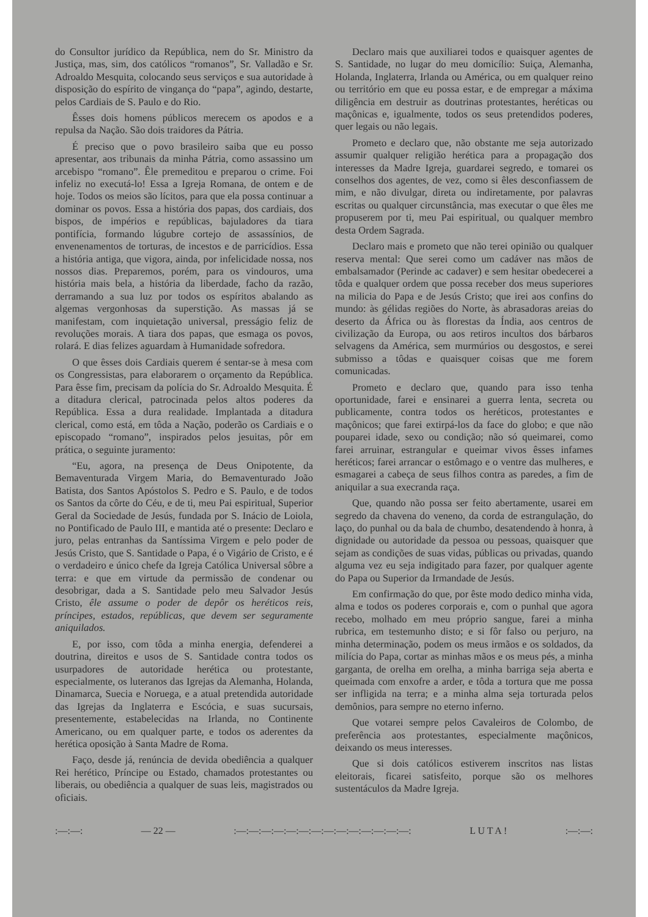do Consultor jurídico da República, nem do Sr. Ministro da Justiça, mas, sim, dos católicos “romanos”, Sr. Valladão e Sr. Adroaldo Mesquita, colocando seus serviços e sua autoridade à disposição do espírito de vingança do “papa”, agindo, destarte, pelos Cardiais de S. Paulo e do Rio.
Êsses dois homens públicos merecem os apodos e a repulsa da Nação. São dois traidores da Pátria.
É preciso que o povo brasileiro saiba que eu posso apresentar, aos tribunais da minha Pátria, como assassino um arcebispo “romano”. Êle premeditou e preparou o crime. Foi infeliz no executá-lo! Essa a Igreja Romana, de ontem e de hoje. Todos os meios são lícitos, para que ela possa continuar a dominar os povos. Essa a história dos papas, dos cardiais, dos bispos, de impérios e repúblicas, bajuladores da tiara pontifícia, formando lúgubre cortejo de assassínios, de envenenamentos de torturas, de incestos e de parricídios. Essa a história antiga, que vigora, ainda, por infelicidade nossa, nos nossos dias. Preparemos, porém, para os vindouros, uma história mais bela, a história da liberdade, facho da razão, derramando a sua luz por todos os espíritos abalando as algemas vergonhosas da superstição. As massas já se manifestam, com inquietação universal, presságio feliz de revoluções morais. A tiara dos papas, que esmaga os povos, rolará. E dias felizes aguardam à Humanidade sofredora.
O que êsses dois Cardiais querem é sentar-se à mesa com os Congressistas, para elaborarem o orçamento da República. Para êsse fim, precisam da polícia do Sr. Adroaldo Mesquita. É a ditadura clerical, patrocinada pelos altos poderes da República. Essa a dura realidade. Implantada a ditadura clerical, como está, em tôda a Nação, poderão os Cardiais e o episcopado “romano”, inspirados pelos jesuitas, pôr em prática, o seguinte juramento:
“Eu, agora, na presença de Deus Onipotente, da Bemaventurada Virgem Maria, do Bemaventurado João Batista, dos Santos Apóstolos S. Pedro e S. Paulo, e de todos os Santos da côrte do Céu, e de ti, meu Pai espiritual, Superior Geral da Sociedade de Jesús, fundada por S. Inácio de Loiola, no Pontificado de Paulo III, e mantida até o presente: Declaro e juro, pelas entranhas da Santíssima Virgem e pelo poder de Jesús Cristo, que S. Santidade o Papa, é o Vigário de Cristo, e é o verdadeiro e único chefe da Igreja Católica Universal sôbre a terra: e que em virtude da permissão de condenar ou desobrigar, dada a S. Santidade pelo meu Salvador Jesús Cristo, êle assume o poder de depôr os heréticos reis, príncipes, estados, repúblicas, que devem ser seguramente aniquilados.
E, por isso, com tôda a minha energia, defenderei a doutrina, direitos e usos de S. Santidade contra todos os usurpadores de autoridade herética ou protestante, especialmente, os luteranos das Igrejas da Alemanha, Holanda, Dinamarca, Suecia e Noruega, e a atual pretendida autoridade das Igrejas da Inglaterra e Escócia, e suas sucursais, presentemente, estabelecidas na Irlanda, no Continente Americano, ou em qualquer parte, e todos os aderentes da herética oposição à Santa Madre de Roma.
Faço, desde já, renúncia de devida obediência a qualquer Rei herético, Príncipe ou Estado, chamados protestantes ou liberais, ou obediência a qualquer de suas leis, magistrados ou oficiais.
Declaro mais que auxiliarei todos e quaisquer agentes de S. Santidade, no lugar do meu domicílio: Suiça, Alemanha, Holanda, Inglaterra, Irlanda ou América, ou em qualquer reino ou território em que eu possa estar, e de empregar a máxima diligência em destruir as doutrinas protestantes, heréticas ou maçônicas e, igualmente, todos os seus pretendidos poderes, quer legais ou não legais.
Prometo e declaro que, não obstante me seja autorizado assumir qualquer religião herética para a propagação dos interesses da Madre Igreja, guardarei segredo, e tomarei os conselhos dos agentes, de vez, como si êles desconfiassem de mim, e não divulgar, direta ou indiretamente, por palavras escritas ou qualquer circunstância, mas executar o que êles me propuserem por ti, meu Pai espiritual, ou qualquer membro desta Ordem Sagrada.
Declaro mais e prometo que não terei opinião ou qualquer reserva mental: Que serei como um cadáver nas mãos de embalsamador (Perinde ac cadaver) e sem hesitar obedecerei a tôda e qualquer ordem que possa receber dos meus superiores na milicia do Papa e de Jesús Cristo; que irei aos confins do mundo: às gélidas regiões do Norte, às abrasadoras areias do deserto da África ou às florestas da Índia, aos centros de civilização da Europa, ou aos retiros incultos dos bárbaros selvagens da América, sem murmúrios ou desgostos, e serei submisso a tôdas e quaisquer coisas que me forem comunicadas.
Prometo e declaro que, quando para isso tenha oportunidade, farei e ensinarei a guerra lenta, secreta ou publicamente, contra todos os heréticos, protestantes e maçônicos; que farei extirpá-los da face do globo; e que não pouparei idade, sexo ou condição; não só queimarei, como farei arruinar, estrangular e queimar vivos êsses infames heréticos; farei arrancar o estômago e o ventre das mulheres, e esmagarei a cabeça de seus filhos contra as paredes, a fim de aniquilar a sua execranda raça.
Que, quando não possa ser feito abertamente, usarei em segredo da chavena do veneno, da corda de estrangulação, do laço, do punhal ou da bala de chumbo, desatendendo à honra, à dignidade ou autoridade da pessoa ou pessoas, quaisquer que sejam as condições de suas vidas, públicas ou privadas, quando alguma vez eu seja indigitado para fazer, por qualquer agente do Papa ou Superior da Irmandade de Jesús.
Em confirmação do que, por êste modo dedico minha vida, alma e todos os poderes corporais e, com o punhal que agora recebo, molhado em meu próprio sangue, farei a minha rubrica, em testemunho disto; e si fôr falso ou perjuro, na minha determinação, podem os meus irmãos e os soldados, da milícia do Papa, cortar as minhas mãos e os meus pés, a minha garganta, de orelha em orelha, a minha barriga seja aberta e queimada com enxofre a arder, e tôda a tortura que me possa ser infligida na terra; e a minha alma seja torturada pelos demônios, para sempre no eterno inferno.
Que votarei sempre pelos Cavaleiros de Colombo, de preferência aos protestantes, especialmente maçônicos, deixando os meus interesses.
Que si dois católicos estiverem inscritos nas listas eleitorais, ficarei satisfeito, porque são os melhores sustentáculos da Madre Igreja.
:—:—: — 22 — :—:—:—:—:—:—:—:—:—:—:—:—:—:—: L U T A ! :—:—: